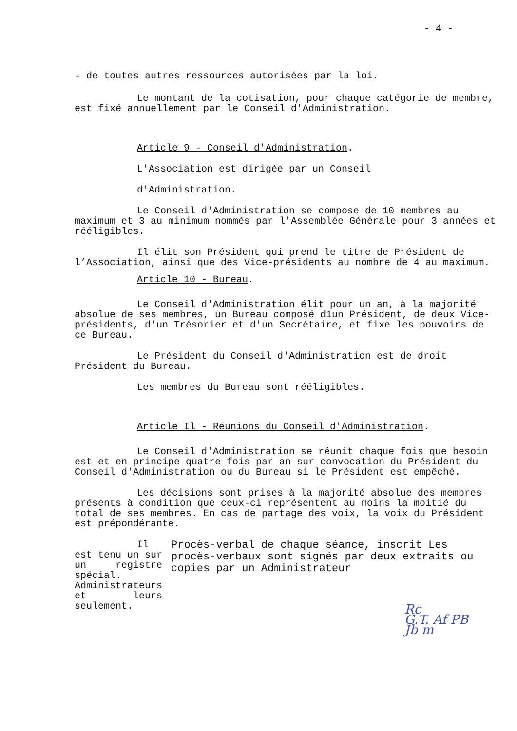- 4 -
- de toutes autres ressources autorisées par la loi.
Le montant de la cotisation, pour chaque catégorie de membre, est fixé annuellement par le Conseil d'Administration.
Article 9 - Conseil d'Administration.
L'Association est dirigée par un Conseil
d'Administration.
Le Conseil d'Administration se compose de 10 membres au maximum et 3 au minimum nommés par l'Assemblée Générale pour 3 années et rééligibles.
Il élit son Président qui prend le titre de Président de l’Association, ainsi que des Vice-présidents au nombre de 4 au maximum.
Article 10 - Bureau.
Le Conseil d'Administration élit pour un an, à la majorité absolue de ses membres, un Bureau composé d1un Président, de deux Vice-présidents, d'un Trésorier et d'un Secrétaire, et fixe les pouvoirs de ce Bureau.
Le Président du Conseil d'Administration est de droit Président du Bureau.
Les membres du Bureau sont rééligibles.
Article Il - Réunions du Conseil d'Administration.
Le Conseil d'Administration se réunit chaque fois que besoin est et en principe quatre fois par an sur convocation du Président du Conseil d'Administration ou du Bureau si le Président est empêché.
Les décisions sont prises à la majorité absolue des membres présents à condition que ceux-ci représentent au moins la moitié du total de ses membres. En cas de partage des voix, la voix du Président est prépondérante.
Il est tenu un sur un registre spécial. Administrateurs et leurs seulement.
Procès-verbal de chaque séance, inscrit Les procès-verbaux sont signés par deux extraits ou copies par un Administrateur
Rc
G.T. Af PB
Jb m